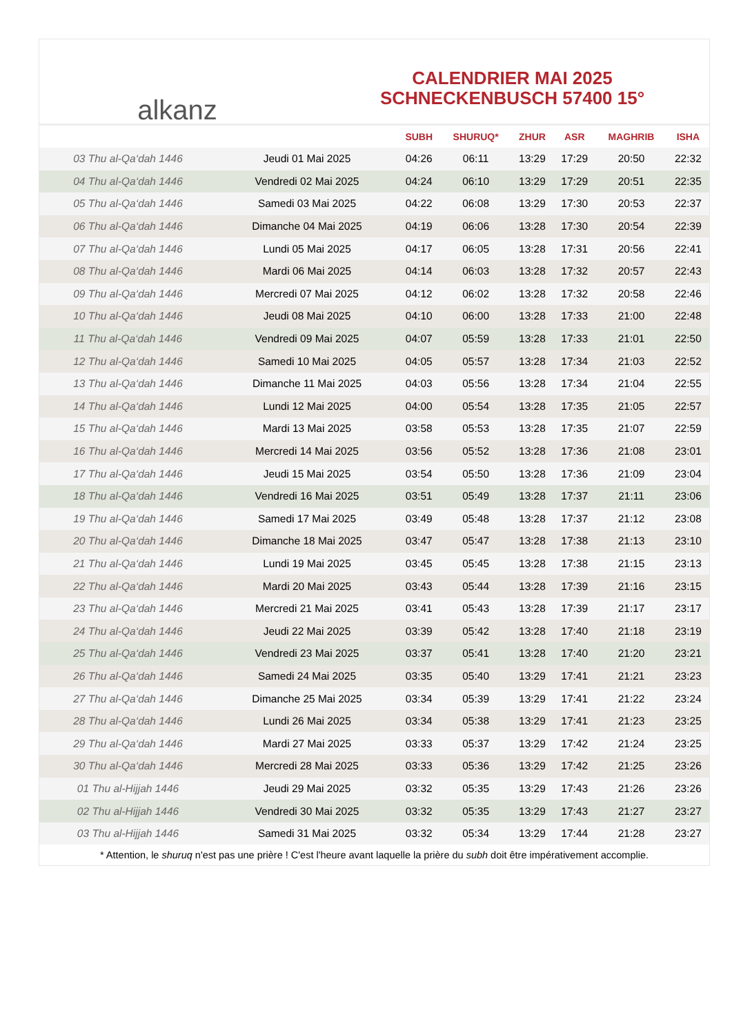alkanz
CALENDRIER MAI 2025
SCHNECKENBUSCH 57400 15°
| | | SUBH | SHURUQ* | ZHUR | ASR | MAGHRIB | ISHA |
| --- | --- | --- | --- | --- | --- | --- | --- |
| 03 Thu al-Qa‘dah 1446 | Jeudi 01 Mai 2025 | 04:26 | 06:11 | 13:29 | 17:29 | 20:50 | 22:32 |
| 04 Thu al-Qa‘dah 1446 | Vendredi 02 Mai 2025 | 04:24 | 06:10 | 13:29 | 17:29 | 20:51 | 22:35 |
| 05 Thu al-Qa‘dah 1446 | Samedi 03 Mai 2025 | 04:22 | 06:08 | 13:29 | 17:30 | 20:53 | 22:37 |
| 06 Thu al-Qa‘dah 1446 | Dimanche 04 Mai 2025 | 04:19 | 06:06 | 13:28 | 17:30 | 20:54 | 22:39 |
| 07 Thu al-Qa‘dah 1446 | Lundi 05 Mai 2025 | 04:17 | 06:05 | 13:28 | 17:31 | 20:56 | 22:41 |
| 08 Thu al-Qa‘dah 1446 | Mardi 06 Mai 2025 | 04:14 | 06:03 | 13:28 | 17:32 | 20:57 | 22:43 |
| 09 Thu al-Qa‘dah 1446 | Mercredi 07 Mai 2025 | 04:12 | 06:02 | 13:28 | 17:32 | 20:58 | 22:46 |
| 10 Thu al-Qa‘dah 1446 | Jeudi 08 Mai 2025 | 04:10 | 06:00 | 13:28 | 17:33 | 21:00 | 22:48 |
| 11 Thu al-Qa‘dah 1446 | Vendredi 09 Mai 2025 | 04:07 | 05:59 | 13:28 | 17:33 | 21:01 | 22:50 |
| 12 Thu al-Qa‘dah 1446 | Samedi 10 Mai 2025 | 04:05 | 05:57 | 13:28 | 17:34 | 21:03 | 22:52 |
| 13 Thu al-Qa‘dah 1446 | Dimanche 11 Mai 2025 | 04:03 | 05:56 | 13:28 | 17:34 | 21:04 | 22:55 |
| 14 Thu al-Qa‘dah 1446 | Lundi 12 Mai 2025 | 04:00 | 05:54 | 13:28 | 17:35 | 21:05 | 22:57 |
| 15 Thu al-Qa‘dah 1446 | Mardi 13 Mai 2025 | 03:58 | 05:53 | 13:28 | 17:35 | 21:07 | 22:59 |
| 16 Thu al-Qa‘dah 1446 | Mercredi 14 Mai 2025 | 03:56 | 05:52 | 13:28 | 17:36 | 21:08 | 23:01 |
| 17 Thu al-Qa‘dah 1446 | Jeudi 15 Mai 2025 | 03:54 | 05:50 | 13:28 | 17:36 | 21:09 | 23:04 |
| 18 Thu al-Qa‘dah 1446 | Vendredi 16 Mai 2025 | 03:51 | 05:49 | 13:28 | 17:37 | 21:11 | 23:06 |
| 19 Thu al-Qa‘dah 1446 | Samedi 17 Mai 2025 | 03:49 | 05:48 | 13:28 | 17:37 | 21:12 | 23:08 |
| 20 Thu al-Qa‘dah 1446 | Dimanche 18 Mai 2025 | 03:47 | 05:47 | 13:28 | 17:38 | 21:13 | 23:10 |
| 21 Thu al-Qa‘dah 1446 | Lundi 19 Mai 2025 | 03:45 | 05:45 | 13:28 | 17:38 | 21:15 | 23:13 |
| 22 Thu al-Qa‘dah 1446 | Mardi 20 Mai 2025 | 03:43 | 05:44 | 13:28 | 17:39 | 21:16 | 23:15 |
| 23 Thu al-Qa‘dah 1446 | Mercredi 21 Mai 2025 | 03:41 | 05:43 | 13:28 | 17:39 | 21:17 | 23:17 |
| 24 Thu al-Qa‘dah 1446 | Jeudi 22 Mai 2025 | 03:39 | 05:42 | 13:28 | 17:40 | 21:18 | 23:19 |
| 25 Thu al-Qa‘dah 1446 | Vendredi 23 Mai 2025 | 03:37 | 05:41 | 13:28 | 17:40 | 21:20 | 23:21 |
| 26 Thu al-Qa‘dah 1446 | Samedi 24 Mai 2025 | 03:35 | 05:40 | 13:29 | 17:41 | 21:21 | 23:23 |
| 27 Thu al-Qa‘dah 1446 | Dimanche 25 Mai 2025 | 03:34 | 05:39 | 13:29 | 17:41 | 21:22 | 23:24 |
| 28 Thu al-Qa‘dah 1446 | Lundi 26 Mai 2025 | 03:34 | 05:38 | 13:29 | 17:41 | 21:23 | 23:25 |
| 29 Thu al-Qa‘dah 1446 | Mardi 27 Mai 2025 | 03:33 | 05:37 | 13:29 | 17:42 | 21:24 | 23:25 |
| 30 Thu al-Qa‘dah 1446 | Mercredi 28 Mai 2025 | 03:33 | 05:36 | 13:29 | 17:42 | 21:25 | 23:26 |
| 01 Thu al-Hijjah 1446 | Jeudi 29 Mai 2025 | 03:32 | 05:35 | 13:29 | 17:43 | 21:26 | 23:26 |
| 02 Thu al-Hijjah 1446 | Vendredi 30 Mai 2025 | 03:32 | 05:35 | 13:29 | 17:43 | 21:27 | 23:27 |
| 03 Thu al-Hijjah 1446 | Samedi 31 Mai 2025 | 03:32 | 05:34 | 13:29 | 17:44 | 21:28 | 23:27 |
* Attention, le shuruq n'est pas une prière ! C'est l'heure avant laquelle la prière du subh doit être impérativement accomplie.